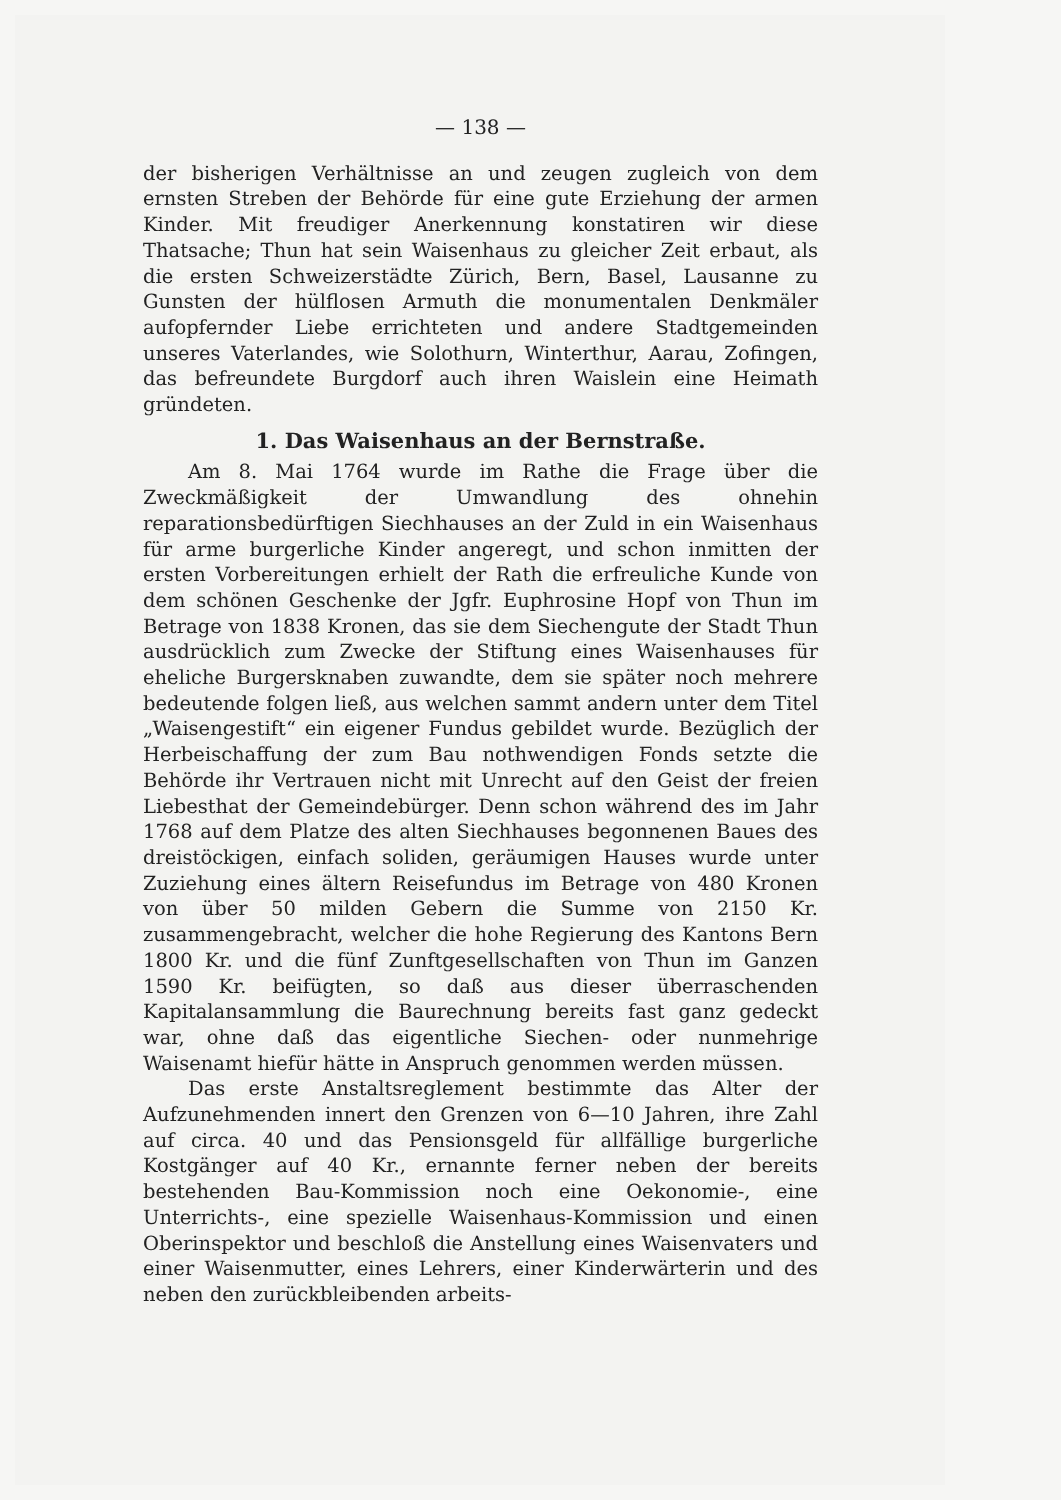— 138 —
der bisherigen Verhältnisse an und zeugen zugleich von dem ernsten Streben der Behörde für eine gute Erziehung der armen Kinder. Mit freudiger Anerkennung konstatiren wir diese Thatsache; Thun hat sein Waisenhaus zu gleicher Zeit erbaut, als die ersten Schweizerstädte Zürich, Bern, Basel, Lausanne zu Gunsten der hülflosen Armuth die monumentalen Denkmäler aufopfernder Liebe errichteten und andere Stadtgemeinden unseres Vaterlandes, wie Solothurn, Winterthur, Aarau, Zofingen, das befreundete Burgdorf auch ihren Waislein eine Heimath gründeten.
1. Das Waisenhaus an der Bernstraße.
Am 8. Mai 1764 wurde im Rathe die Frage über die Zweckmäßigkeit der Umwandlung des ohnehin reparationsbedürftigen Siechhauses an der Zuld in ein Waisenhaus für arme burgerliche Kinder angeregt, und schon inmitten der ersten Vorbereitungen erhielt der Rath die erfreuliche Kunde von dem schönen Geschenke der Jgfr. Euphrosine Hopf von Thun im Betrage von 1838 Kronen, das sie dem Siechengute der Stadt Thun ausdrücklich zum Zwecke der Stiftung eines Waisenhauses für eheliche Burgersknaben zuwandte, dem sie später noch mehrere bedeutende folgen ließ, aus welchen sammt andern unter dem Titel „Waisengestift“ ein eigener Fundus gebildet wurde. Bezüglich der Herbeischaffung der zum Bau nothwendigen Fonds setzte die Behörde ihr Vertrauen nicht mit Unrecht auf den Geist der freien Liebesthat der Gemeindebürger. Denn schon während des im Jahr 1768 auf dem Platze des alten Siechhauses begonnenen Baues des dreistöckigen, einfach soliden, geräumigen Hauses wurde unter Zuziehung eines ältern Reisefundus im Betrage von 480 Kronen von über 50 milden Gebern die Summe von 2150 Kr. zusammengebracht, welcher die hohe Regierung des Kantons Bern 1800 Kr. und die fünf Zunftgesellschaften von Thun im Ganzen 1590 Kr. beifügten, so daß aus dieser überraschenden Kapitalansammlung die Baurechnung bereits fast ganz gedeckt war, ohne daß das eigentliche Siechen- oder nunmehrige Waisenamt hiefür hätte in Anspruch genommen werden müssen.
Das erste Anstaltsreglement bestimmte das Alter der Aufzunehmenden innert den Grenzen von 6—10 Jahren, ihre Zahl auf circa. 40 und das Pensionsgeld für allfällige burgerliche Kostgänger auf 40 Kr., ernannte ferner neben der bereits bestehenden Bau-Kommission noch eine Oekonomie-, eine Unterrichts-, eine spezielle Waisenhaus-Kommission und einen Oberinspektor und beschloß die Anstellung eines Waisenvaters und einer Waisenmutter, eines Lehrers, einer Kinderwärterin und des neben den zurückbleibenden arbeits-